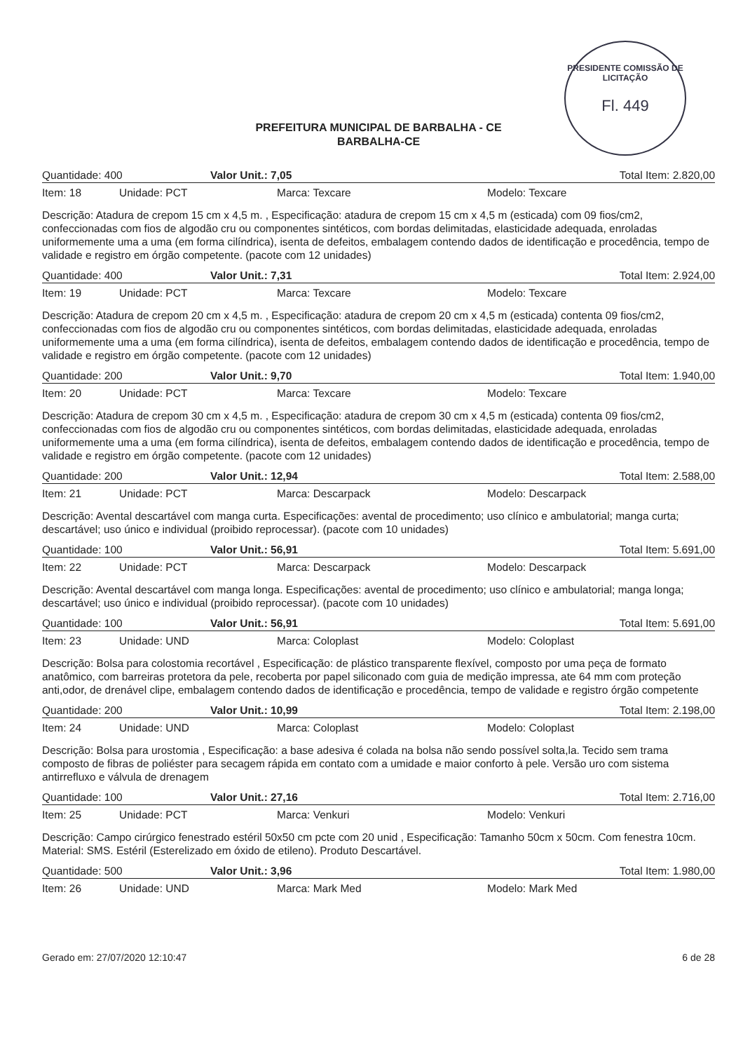PRESIDENTE COMISSÃO DE LICITAÇÃO
Fl. 449
PREFEITURA MUNICIPAL DE BARBALHA - CE
BARBALHA-CE
Quantidade: 400 Valor Unit.: 7,05 Total Item: 2.820,00
Item: 18 Unidade: PCT Marca: Texcare Modelo: Texcare
Descrição: Atadura de crepom 15 cm x 4,5 m. , Especificação: atadura de crepom 15 cm x 4,5 m (esticada) com 09 fios/cm2, confeccionadas com fios de algodão cru ou componentes sintéticos, com bordas delimitadas, elasticidade adequada, enroladas uniformemente uma a uma (em forma cilíndrica), isenta de defeitos, embalagem contendo dados de identificação e procedência, tempo de validade e registro em órgão competente. (pacote com 12 unidades)
Quantidade: 400 Valor Unit.: 7,31 Total Item: 2.924,00
Item: 19 Unidade: PCT Marca: Texcare Modelo: Texcare
Descrição: Atadura de crepom 20 cm x 4,5 m. , Especificação: atadura de crepom 20 cm x 4,5 m (esticada) contenta 09 fios/cm2, confeccionadas com fios de algodão cru ou componentes sintéticos, com bordas delimitadas, elasticidade adequada, enroladas uniformemente uma a uma (em forma cilíndrica), isenta de defeitos, embalagem contendo dados de identificação e procedência, tempo de validade e registro em órgão competente. (pacote com 12 unidades)
Quantidade: 200 Valor Unit.: 9,70 Total Item: 1.940,00
Item: 20 Unidade: PCT Marca: Texcare Modelo: Texcare
Descrição: Atadura de crepom 30 cm x 4,5 m. , Especificação: atadura de crepom 30 cm x 4,5 m (esticada) contenta 09 fios/cm2, confeccionadas com fios de algodão cru ou componentes sintéticos, com bordas delimitadas, elasticidade adequada, enroladas uniformemente uma a uma (em forma cilíndrica), isenta de defeitos, embalagem contendo dados de identificação e procedência, tempo de validade e registro em órgão competente. (pacote com 12 unidades)
Quantidade: 200 Valor Unit.: 12,94 Total Item: 2.588,00
Item: 21 Unidade: PCT Marca: Descarpack Modelo: Descarpack
Descrição: Avental descartável com manga curta. Especificações: avental de procedimento; uso clínico e ambulatorial; manga curta; descartável; uso único e individual (proibido reprocessar). (pacote com 10 unidades)
Quantidade: 100 Valor Unit.: 56,91 Total Item: 5.691,00
Item: 22 Unidade: PCT Marca: Descarpack Modelo: Descarpack
Descrição: Avental descartável com manga longa. Especificações: avental de procedimento; uso clínico e ambulatorial; manga longa; descartável; uso único e individual (proibido reprocessar). (pacote com 10 unidades)
Quantidade: 100 Valor Unit.: 56,91 Total Item: 5.691,00
Item: 23 Unidade: UND Marca: Coloplast Modelo: Coloplast
Descrição: Bolsa para colostomia recortável , Especificação: de plástico transparente flexível, composto por uma peça de formato anatômico, com barreiras protetora da pele, recoberta por papel siliconado com guia de medição impressa, ate 64 mm com proteção anti,odor, de drenável clipe, embalagem contendo dados de identificação e procedência, tempo de validade e registro órgão competente
Quantidade: 200 Valor Unit.: 10,99 Total Item: 2.198,00
Item: 24 Unidade: UND Marca: Coloplast Modelo: Coloplast
Descrição: Bolsa para urostomia , Especificação: a base adesiva é colada na bolsa não sendo possível solta,la. Tecido sem trama composto de fibras de poliéster para secagem rápida em contato com a umidade e maior conforto à pele. Versão uro com sistema antirrefluxo e válvula de drenagem
Quantidade: 100 Valor Unit.: 27,16 Total Item: 2.716,00
Item: 25 Unidade: PCT Marca: Venkuri Modelo: Venkuri
Descrição: Campo cirúrgico fenestrado estéril 50x50 cm pcte com 20 unid , Especificação: Tamanho 50cm x 50cm. Com fenestra 10cm. Material: SMS. Estéril (Esterelizado em óxido de etileno). Produto Descartável.
Quantidade: 500 Valor Unit.: 3,96 Total Item: 1.980,00
Item: 26 Unidade: UND Marca: Mark Med Modelo: Mark Med
Gerado em: 27/07/2020 12:10:47 6 de 28